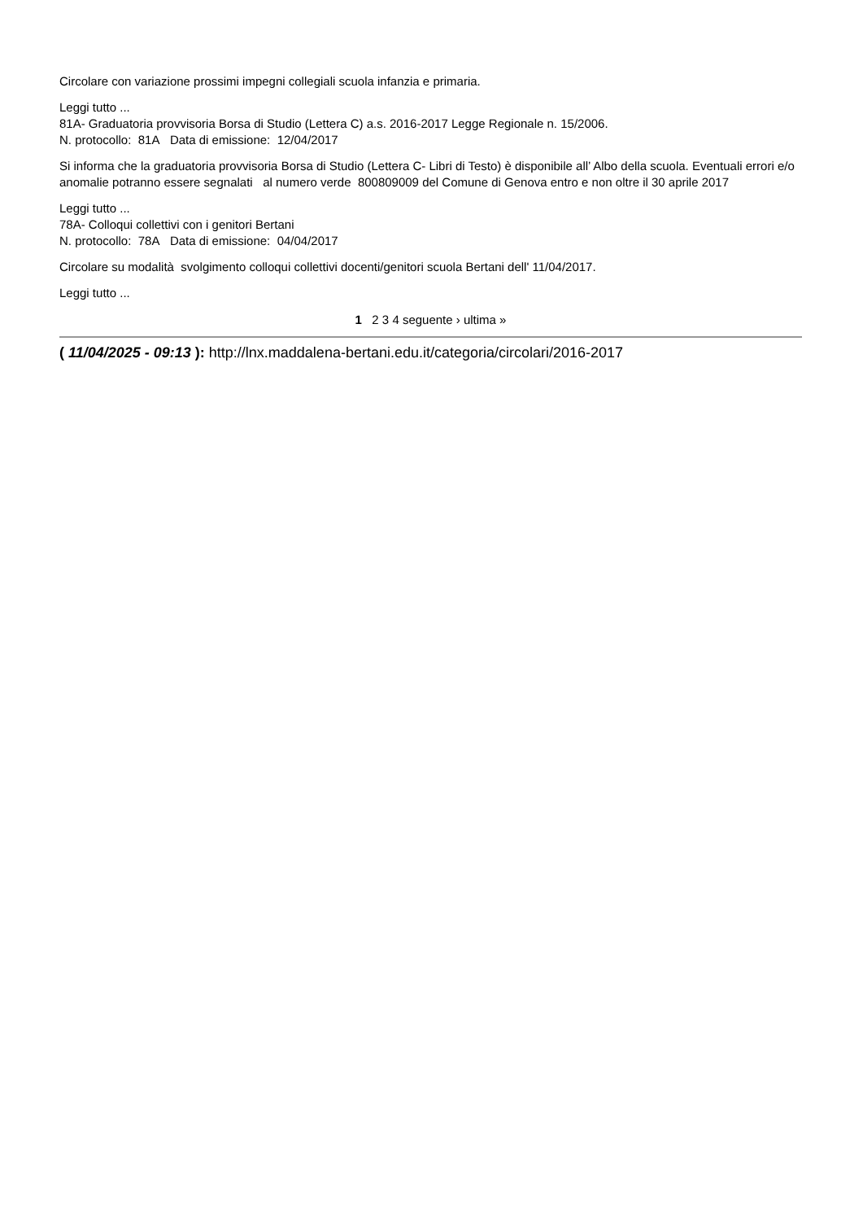Circolare con variazione prossimi impegni collegiali scuola infanzia e primaria.
Leggi tutto ...
81A- Graduatoria provvisoria Borsa di Studio (Lettera C) a.s. 2016-2017 Legge Regionale n. 15/2006.
N. protocollo: 81A Data di emissione: 12/04/2017
Si informa che la graduatoria provvisoria Borsa di Studio (Lettera C- Libri di Testo) è disponibile all’ Albo della scuola. Eventuali errori e/o anomalie potranno essere segnalati al numero verde 800809009 del Comune di Genova entro e non oltre il 30 aprile 2017
Leggi tutto ...
78A- Colloqui collettivi con i genitori Bertani
N. protocollo: 78A Data di emissione: 04/04/2017
Circolare su modalità svolgimento colloqui collettivi docenti/genitori scuola Bertani dell' 11/04/2017.
Leggi tutto ...
1 2 3 4 seguente › ultima »
( 11/04/2025 - 09:13 ): http://lnx.maddalena-bertani.edu.it/categoria/circolari/2016-2017